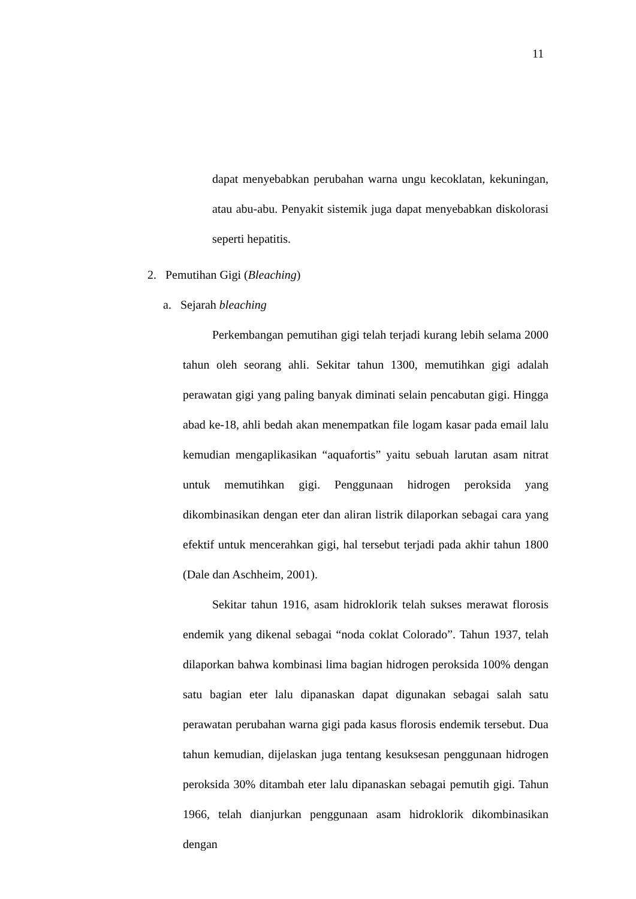11
dapat menyebabkan perubahan warna ungu kecoklatan, kekuningan, atau abu-abu. Penyakit sistemik juga dapat menyebabkan diskolorasi seperti hepatitis.
2. Pemutihan Gigi (Bleaching)
a. Sejarah bleaching
Perkembangan pemutihan gigi telah terjadi kurang lebih selama 2000 tahun oleh seorang ahli. Sekitar tahun 1300, memutihkan gigi adalah perawatan gigi yang paling banyak diminati selain pencabutan gigi. Hingga abad ke-18, ahli bedah akan menempatkan file logam kasar pada email lalu kemudian mengaplikasikan “aquafortis” yaitu sebuah larutan asam nitrat untuk memutihkan gigi. Penggunaan hidrogen peroksida yang dikombinasikan dengan eter dan aliran listrik dilaporkan sebagai cara yang efektif untuk mencerahkan gigi, hal tersebut terjadi pada akhir tahun 1800 (Dale dan Aschheim, 2001).
Sekitar tahun 1916, asam hidroklorik telah sukses merawat florosis endemik yang dikenal sebagai “noda coklat Colorado”. Tahun 1937, telah dilaporkan bahwa kombinasi lima bagian hidrogen peroksida 100% dengan satu bagian eter lalu dipanaskan dapat digunakan sebagai salah satu perawatan perubahan warna gigi pada kasus florosis endemik tersebut. Dua tahun kemudian, dijelaskan juga tentang kesuksesan penggunaan hidrogen peroksida 30% ditambah eter lalu dipanaskan sebagai pemutih gigi. Tahun 1966, telah dianjurkan penggunaan asam hidroklorik dikombinasikan dengan